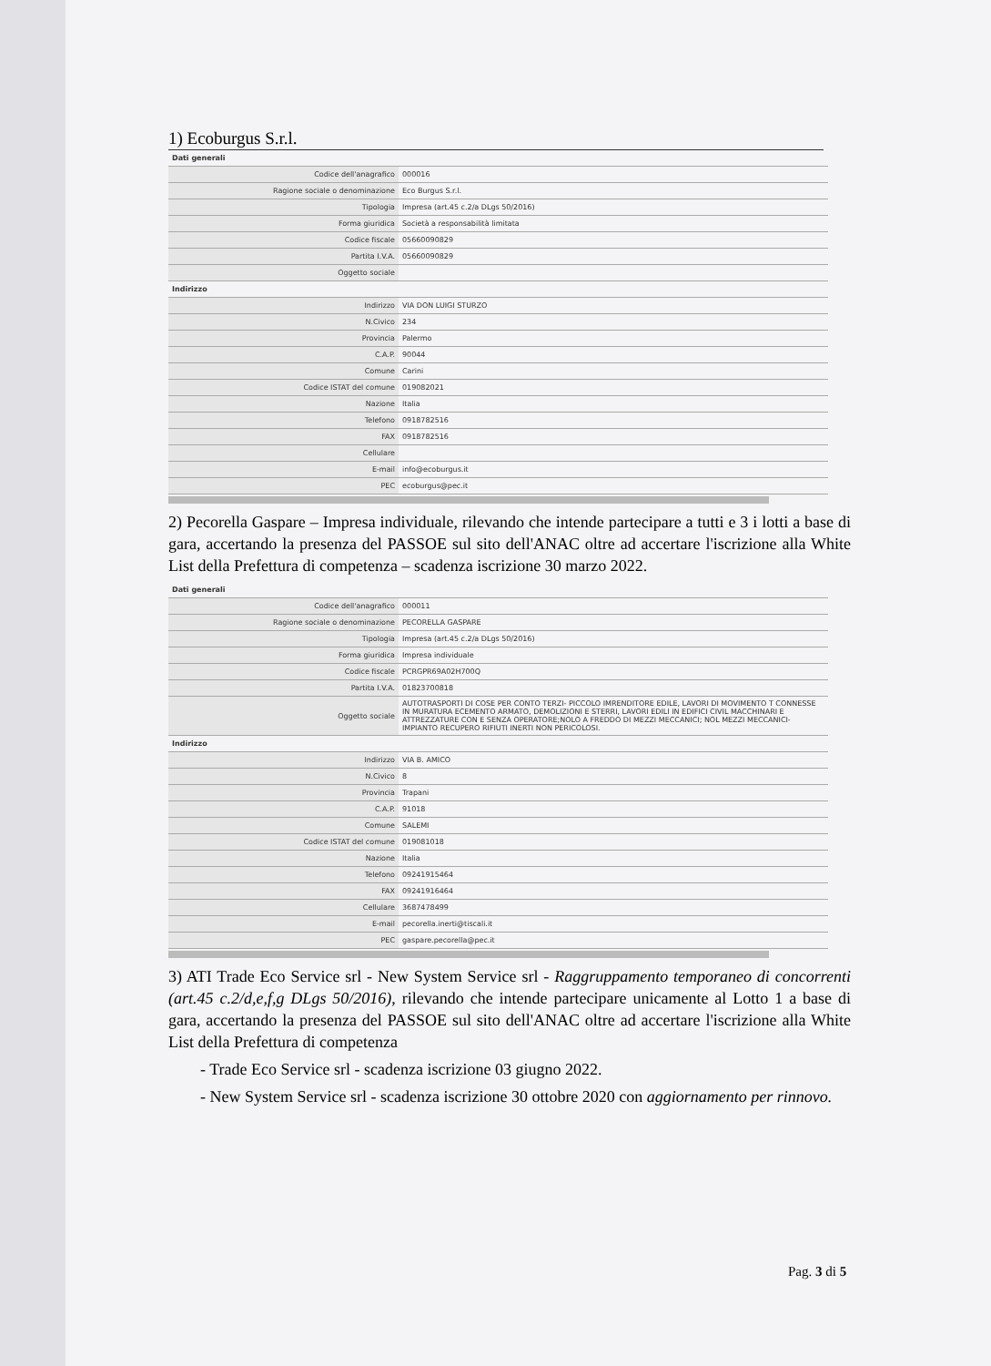1) Ecoburgus S.r.l.
| Dati generali | |
| Codice dell'anagrafico | 000016 |
| Ragione sociale o denominazione | Eco Burgus S.r.l. |
| Tipologia | Impresa (art.45 c.2/a DLgs 50/2016) |
| Forma giuridica | Società a responsabilità limitata |
| Codice fiscale | 05660090829 |
| Partita I.V.A. | 05660090829 |
| Oggetto sociale | |
| Indirizzo | |
| Indirizzo | VIA DON LUIGI STURZO |
| N.Civico | 234 |
| Provincia | Palermo |
| C.A.P. | 90044 |
| Comune | Carini |
| Codice ISTAT del comune | 019082021 |
| Nazione | Italia |
| Telefono | 0918782516 |
| FAX | 0918782516 |
| Cellulare | |
| E-mail | info@ecoburgus.it |
| PEC | ecoburgus@pec.it |
2) Pecorella Gaspare – Impresa individuale, rilevando che intende partecipare a tutti e 3 i lotti a base di gara, accertando la presenza del PASSOE sul sito dell'ANAC oltre ad accertare l'iscrizione alla White List della Prefettura di competenza – scadenza iscrizione 30 marzo 2022.
| Dati generali | |
| Codice dell'anagrafico | 000011 |
| Ragione sociale o denominazione | PECORELLA GASPARE |
| Tipologia | Impresa (art.45 c.2/a DLgs 50/2016) |
| Forma giuridica | Impresa individuale |
| Codice fiscale | PCRGPR69A02H700Q |
| Partita I.V.A. | 01823700818 |
| Oggetto sociale | AUTOTRASPORTI DI COSE PER CONTO TERZI- PICCOLO IMRENDITORE EDILE, LAVORI DI MOVIMENTO T CONNESSE IN MURATURA ECEMENTO ARMATO, DEMOLIZIONI E STERRI, LAVORI EDILI IN EDIFICI CIVIL MACCHINARI E ATTREZZATURE CON E SENZA OPERATORE;NOLO A FREDDO DI MEZZI MECCANICI; NOL MEZZI MECCANICI-IMPIANTO RECUPERO RIFIUTI INERTI NON PERICOLOSI. |
| Indirizzo | |
| Indirizzo | VIA B. AMICO |
| N.Civico | 8 |
| Provincia | Trapani |
| C.A.P. | 91018 |
| Comune | SALEMI |
| Codice ISTAT del comune | 019081018 |
| Nazione | Italia |
| Telefono | 09241915464 |
| FAX | 09241916464 |
| Cellulare | 3687478499 |
| E-mail | pecorella.inerti@tiscali.it |
| PEC | gaspare.pecorella@pec.it |
3) ATI Trade Eco Service srl - New System Service srl - Raggruppamento temporaneo di concorrenti (art.45 c.2/d,e,f,g DLgs 50/2016), rilevando che intende partecipare unicamente al Lotto 1 a base di gara, accertando la presenza del PASSOE sul sito dell'ANAC oltre ad accertare l'iscrizione alla White List della Prefettura di competenza
- Trade Eco Service srl - scadenza iscrizione 03 giugno 2022.
- New System Service srl - scadenza iscrizione 30 ottobre 2020 con aggiornamento per rinnovo.
Pag. 3 di 5